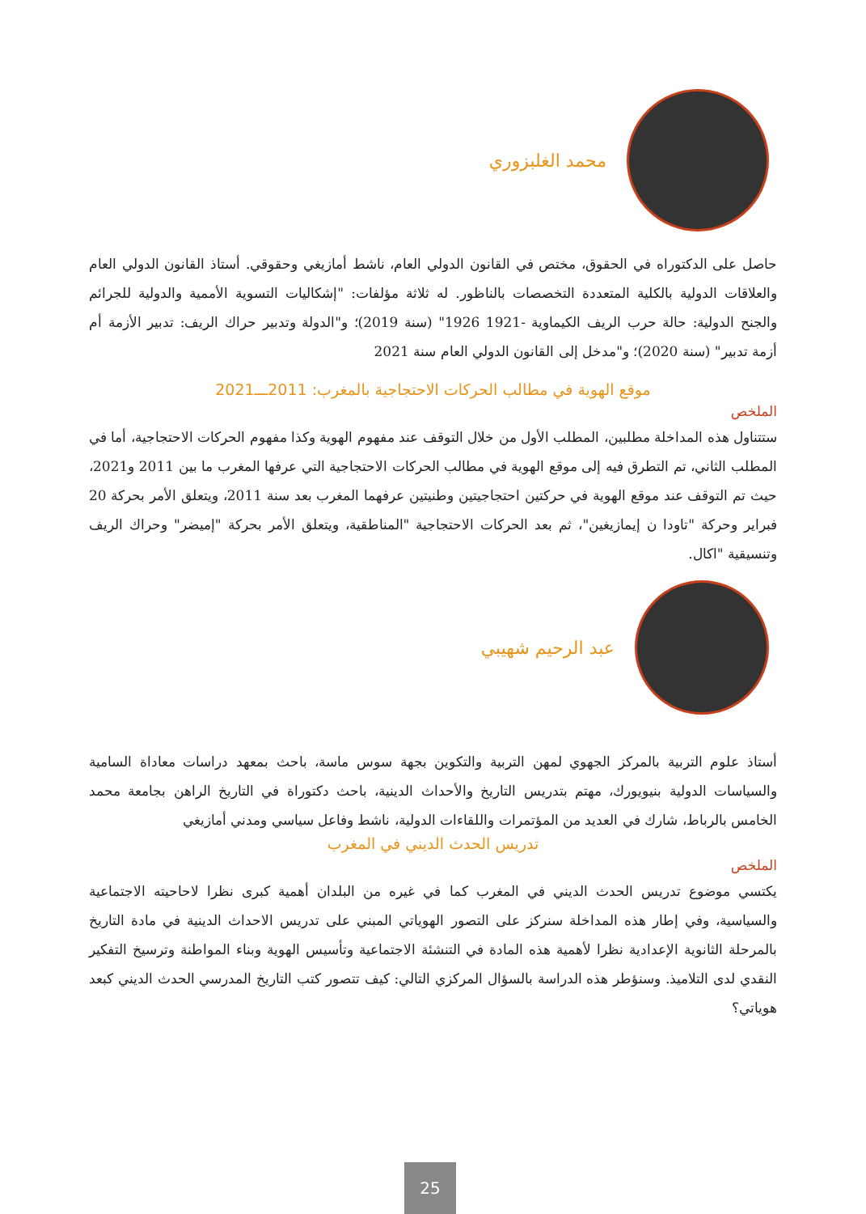محمد الغلبزوري
حاصل على الدكتوراه في الحقوق، مختص في القانون الدولي العام، ناشط أمازيغي وحقوقي. أستاذ القانون الدولي العام والعلاقات الدولية بالكلية المتعددة التخصصات بالناظور. له ثلاثة مؤلفات: "إشكاليات التسوية الأممية والدولية للجرائم والجنح الدولية: حالة حرب الريف الكيماوية -1921 1926" (سنة 2019)؛ و"الدولة وتدبير حراك الريف: تدبير الأزمة أم أزمة تدبير" (سنة 2020)؛ و"مدخل إلى القانون الدولي العام سنة 2021
موقع الهوية في مطالب الحركات الاحتجاجية بالمغرب: 2011ـــ2021
الملخص
ستتناول هذه المداخلة مطلبين، المطلب الأول من خلال التوقف عند مفهوم الهوية وكذا مفهوم الحركات الاحتجاجية، أما في المطلب الثاني، تم التطرق فيه إلى موقع الهوية في مطالب الحركات الاحتجاجية التي عرفها المغرب ما بين 2011 و2021، حيث تم التوقف عند موقع الهوية في حركتين احتجاجيتين وطنيتين عرفهما المغرب بعد سنة 2011، ويتعلق الأمر بحركة 20 فبراير وحركة "تاودا ن إيمازيغين"، ثم بعد الحركات الاحتجاجية "المناطقية، ويتعلق الأمر بحركة "إميضر" وحراك الريف وتنسيقية "اكال.
عبد الرحيم شهيبي
أستاذ علوم التربية بالمركز الجهوي لمهن التربية والتكوين بجهة سوس ماسة، باحث بمعهد دراسات معاداة السامية والسياسات الدولية بنيويورك، مهتم بتدريس التاريخ والأحداث الدينية، باحث دكتوراة في التاريخ الراهن بجامعة محمد الخامس بالرباط، شارك في العديد من المؤتمرات واللقاءات الدولية، ناشط وفاعل سياسي ومدني أمازيغي
تدريس الحدث الديني في المغرب
الملخص
يكتسي موضوع تدريس الحدث الديني في المغرب كما في غيره من البلدان أهمية كبرى نظرا لاحاحيته الاجتماعية والسياسية، وفي إطار هذه المداخلة سنركز على التصور الهوياتي المبني على تدريس الاحداث الدينية في مادة التاريخ بالمرحلة الثانوية الإعدادية نظرا لأهمية هذه المادة في التنشئة الاجتماعية وتأسيس الهوية وبناء المواطنة وترسيخ التفكير النقدي لدى التلاميذ. وسنؤطر هذه الدراسة بالسؤال المركزي التالي: كيف تتصور كتب التاريخ المدرسي الحدث الديني كبعد هوياتي؟
25